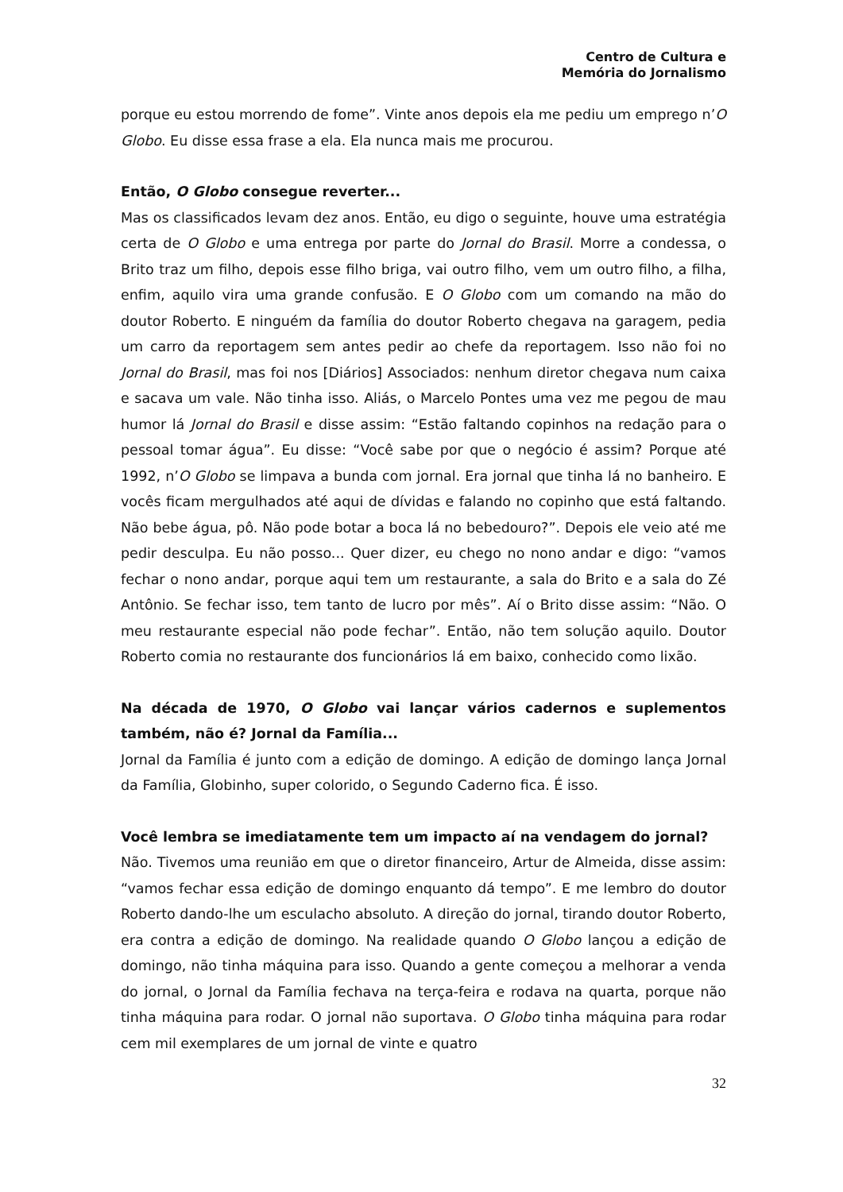Centro de Cultura e
Memória do Jornalismo
porque eu estou morrendo de fome”. Vinte anos depois ela me pediu um emprego n’O Globo. Eu disse essa frase a ela. Ela nunca mais me procurou.
Então, O Globo consegue reverter...
Mas os classificados levam dez anos. Então, eu digo o seguinte, houve uma estratégia certa de O Globo e uma entrega por parte do Jornal do Brasil. Morre a condessa, o Brito traz um filho, depois esse filho briga, vai outro filho, vem um outro filho, a filha, enfim, aquilo vira uma grande confusão. E O Globo com um comando na mão do doutor Roberto. E ninguém da família do doutor Roberto chegava na garagem, pedia um carro da reportagem sem antes pedir ao chefe da reportagem. Isso não foi no Jornal do Brasil, mas foi nos [Diários] Associados: nenhum diretor chegava num caixa e sacava um vale. Não tinha isso. Aliás, o Marcelo Pontes uma vez me pegou de mau humor lá Jornal do Brasil e disse assim: “Estão faltando copinhos na redação para o pessoal tomar água”. Eu disse: “Você sabe por que o negócio é assim? Porque até 1992, n’O Globo se limpava a bunda com jornal. Era jornal que tinha lá no banheiro. E vocês ficam mergulhados até aqui de dívidas e falando no copinho que está faltando. Não bebe água, pô. Não pode botar a boca lá no bebedouro?”. Depois ele veio até me pedir desculpa. Eu não posso... Quer dizer, eu chego no nono andar e digo: “vamos fechar o nono andar, porque aqui tem um restaurante, a sala do Brito e a sala do Zé Antônio. Se fechar isso, tem tanto de lucro por mês”. Aí o Brito disse assim: “Não. O meu restaurante especial não pode fechar”. Então, não tem solução aquilo. Doutor Roberto comia no restaurante dos funcionários lá em baixo, conhecido como lixão.
Na década de 1970, O Globo vai lançar vários cadernos e suplementos também, não é? Jornal da Família...
Jornal da Família é junto com a edição de domingo. A edição de domingo lança Jornal da Família, Globinho, super colorido, o Segundo Caderno fica. É isso.
Você lembra se imediatamente tem um impacto aí na vendagem do jornal?
Não. Tivemos uma reunião em que o diretor financeiro, Artur de Almeida, disse assim: “vamos fechar essa edição de domingo enquanto dá tempo”. E me lembro do doutor Roberto dando-lhe um esculacho absoluto. A direção do jornal, tirando doutor Roberto, era contra a edição de domingo. Na realidade quando O Globo lançou a edição de domingo, não tinha máquina para isso. Quando a gente começou a melhorar a venda do jornal, o Jornal da Família fechava na terça-feira e rodava na quarta, porque não tinha máquina para rodar. O jornal não suportava. O Globo tinha máquina para rodar cem mil exemplares de um jornal de vinte e quatro
32